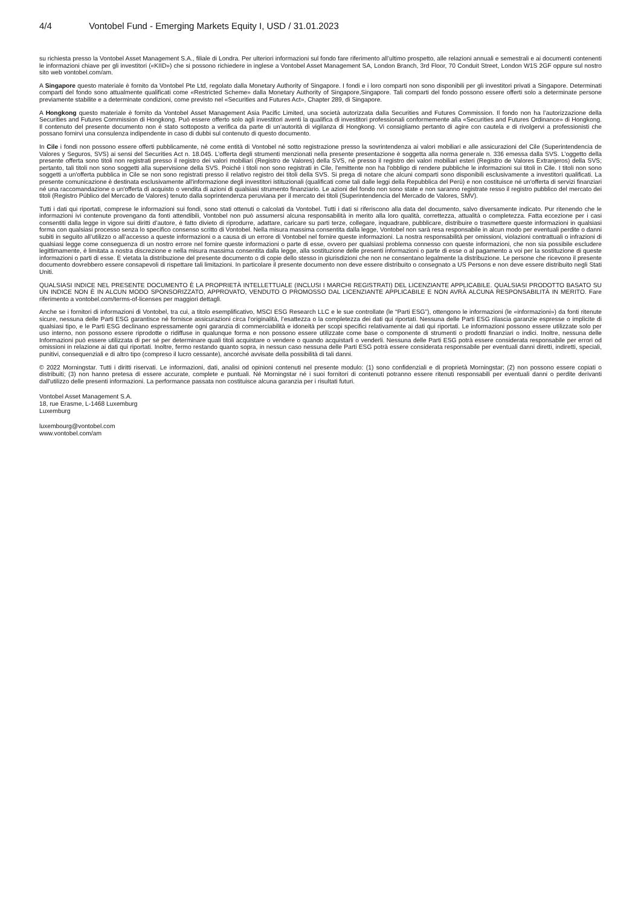4/4 Vontobel Fund - Emerging Markets Equity I, USD / 31.01.2023
su richiesta presso la Vontobel Asset Management S.A., filiale di Londra. Per ulteriori informazioni sul fondo fare riferimento all’ultimo prospetto, alle relazioni annuali e semestrali e ai documenti contenenti le informazioni chiave per gli investitori («KIID») che si possono richiedere in inglese a Vontobel Asset Management SA, London Branch, 3rd Floor, 70 Conduit Street, London W1S 2GF oppure sul nostro sito web vontobel.com/am.
A Singapore questo materiale è fornito da Vontobel Pte Ltd, regolato dalla Monetary Authority of Singapore. I fondi e i loro comparti non sono disponibili per gli investitori privati a Singapore. Determinati comparti del fondo sono attualmente qualificati come «Restricted Scheme» dalla Monetary Authority of Singapore,Singapore. Tali comparti del fondo possono essere offerti solo a determinate persone previamente stabilite e a determinate condizioni, come previsto nel «Securities and Futures Act», Chapter 289, di Singapore.
A Hongkong questo materiale è fornito da Vontobel Asset Management Asia Pacific Limited, una società autorizzata dalla Securities and Futures Commission. Il fondo non ha l’autorizzazione della Securities and Futures Commission di Hongkong. Può essere offerto solo agli investitori aventi la qualifica di investitori professionali conformemente alla «Securities and Futures Ordinance» di Hongkong. Il contenuto del presente documento non è stato sottoposto a verifica da parte di un’autorità di vigilanza di Hongkong. Vi consigliamo pertanto di agire con cautela e di rivolgervi a professionisti che possano fornirvi una consulenza indipendente in caso di dubbi sul contenuto di questo documento.
In Cile i fondi non possono essere offerti pubblicamente, né come entità di Vontobel né sotto registrazione presso la sovrintendenza ai valori mobiliari e alle assicurazioni del Cile (Superintendencia de Valores y Seguros, SVS) ai sensi del Securities Act n. 18.045. L’offerta degli strumenti menzionati nella presente presentazione è soggetta alla norma generale n. 336 emessa dalla SVS. L’oggetto della presente offerta sono titoli non registrati presso il registro dei valori mobiliari (Registro de Valores) della SVS, né presso il registro dei valori mobiliari esteri (Registro de Valores Extranjeros) della SVS; pertanto, tali titoli non sono soggetti alla supervisione della SVS. Poiché i titoli non sono registrati in Cile, l'emittente non ha l'obbligo di rendere pubbliche le informazioni sui titoli in Cile. I titoli non sono soggetti a un'offerta pubblica in Cile se non sono registrati presso il relativo registro dei titoli della SVS. Si prega di notare che alcuni comparti sono disponibili esclusivamente a investitori qualificati. La presente comunicazione è destinata esclusivamente all'informazione degli investitori istituzionali (qualificati come tali dalle leggi della Repubblica del Perù) e non costituisce né un'offerta di servizi finanziari né una raccomandazione o un'offerta di acquisto o vendita di azioni di qualsiasi strumento finanziario. Le azioni del fondo non sono state e non saranno registrate resso il registro pubblico del mercato dei titoli (Registro Público del Mercado de Valores) tenuto dalla soprintendenza peruviana per il mercato dei titoli (Superintendencia del Mercado de Valores, SMV).
Tutti i dati qui riportati, comprese le informazioni sui fondi, sono stati ottenuti o calcolati da Vontobel. Tutti i dati si riferiscono alla data del documento, salvo diversamente indicato. Pur ritenendo che le informazioni ivi contenute provengano da fonti attendibili, Vontobel non può assumersi alcuna responsabilità in merito alla loro qualità, correttezza, attualità o completezza. Fatta eccezione per i casi consentiti dalla legge in vigore sui diritti d’autore, è fatto divieto di riprodurre, adattare, caricare su parti terze, collegare, inquadrare, pubblicare, distribuire o trasmettere queste informazioni in qualsiasi forma con qualsiasi processo senza lo specifico consenso scritto di Vontobel. Nella misura massima consentita dalla legge, Vontobel non sarà resa responsabile in alcun modo per eventuali perdite o danni subiti in seguito all’utilizzo o all’accesso a queste informazioni o a causa di un errore di Vontobel nel fornire queste informazioni. La nostra responsabilità per omissioni, violazioni contrattuali o infrazioni di qualsiasi legge come conseguenza di un nostro errore nel fornire queste informazioni o parte di esse, ovvero per qualsiasi problema connesso con queste informazioni, che non sia possibile escludere legittimamente, è limitata a nostra discrezione e nella misura massima consentita dalla legge, alla sostituzione delle presenti informazioni o parte di esse o al pagamento a voi per la sostituzione di queste informazioni o parti di esse. È vietata la distribuzione del presente documento o di copie dello stesso in giurisdizioni che non ne consentano legalmente la distribuzione. Le persone che ricevono il presente documento dovrebbero essere consapevoli di rispettare tali limitazioni. In particolare il presente documento non deve essere distribuito o consegnato a US Persons e non deve essere distribuito negli Stati Uniti.
QUALSIASI INDICE NEL PRESENTE DOCUMENTO È LA PROPRIETÀ INTELLETTUALE (INCLUSI I MARCHI REGISTRATI) DEL LICENZIANTE APPLICABILE. QUALSIASI PRODOTTO BASATO SU UN INDICE NON È IN ALCUN MODO SPONSORIZZATO, APPROVATO, VENDUTO O PROMOSSO DAL LICENZIANTE APPLICABILE E NON AVRÀ ALCUNA RESPONSABILITÀ IN MERITO. Fare riferimento a vontobel.com/terms-of-licenses per maggiori dettagli.
Anche se i fornitori di informazioni di Vontobel, tra cui, a titolo esemplificativo, MSCI ESG Research LLC e le sue controllate (le “Parti ESG”), ottengono le informazioni (le «informazioni») da fonti ritenute sicure, nessuna delle Parti ESG garantisce né fornisce assicurazioni circa l’originalità, l’esattezza o la completezza dei dati qui riportati. Nessuna delle Parti ESG rilascia garanzie espresse o implicite di qualsiasi tipo, e le Parti ESG declinano espressamente ogni garanzia di commerciabilità e idoneità per scopi specifici relativamente ai dati qui riportati. Le informazioni possono essere utilizzate solo per uso interno, non possono essere riprodotte o ridiffuse in qualunque forma e non possono essere utilizzate come base o componente di strumenti o prodotti finanziari o indici. Inoltre, nessuna delle Informazioni può essere utilizzata di per sé per determinare quali titoli acquistare o vendere o quando acquistarli o venderli. Nessuna delle Parti ESG potrà essere considerata responsabile per errori od omissioni in relazione ai dati qui riportati. Inoltre, fermo restando quanto sopra, in nessun caso nessuna delle Parti ESG potrà essere considerata responsabile per eventuali danni diretti, indiretti, speciali, punitivi, consequenziali e di altro tipo (compreso il lucro cessante), ancorché avvisate della possibilità di tali danni.
© 2022 Morningstar. Tutti i diritti riservati. Le informazioni, dati, analisi od opinioni contenuti nel presente modulo: (1) sono confidenziali e di proprietà Morningstar; (2) non possono essere copiati o distribuiti; (3) non hanno pretesa di essere accurate, complete e puntuali. Né Morningstar né i suoi fornitori di contenuti potranno essere ritenuti responsabili per eventuali danni o perdite derivanti dall'utilizzo delle presenti informazioni. La performance passata non costituisce alcuna garanzia per i risultati futuri.
Vontobel Asset Management S.A.
18, rue Erasme, L-1468 Luxemburg
Luxemburg
luxembourg@vontobel.com
www.vontobel.com/am